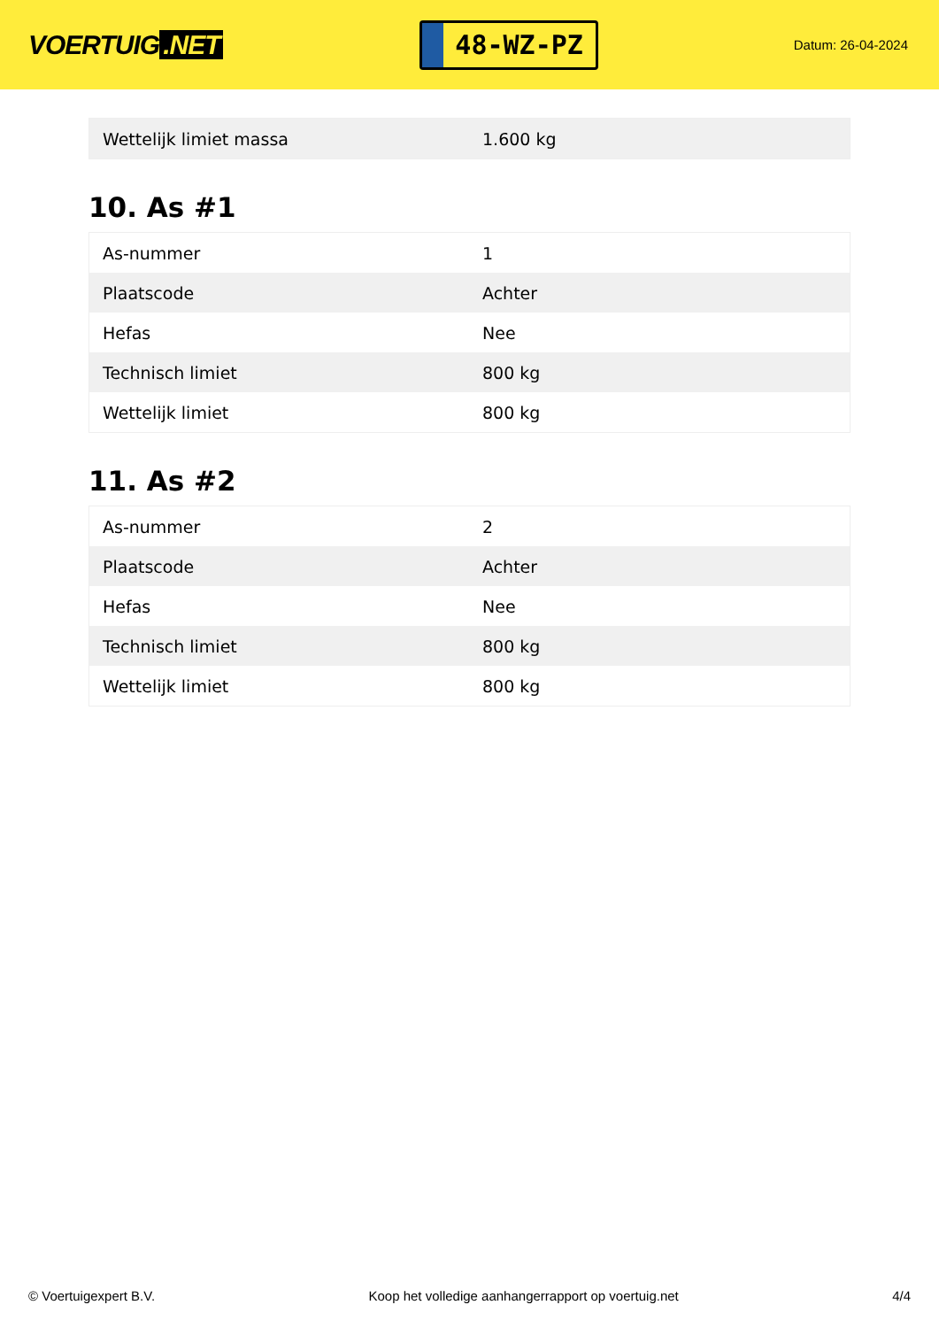VOERTUIG.NET
48-WZ-PZ
Datum: 26-04-2024
| Wettelijk limiet massa | 1.600 kg |
10. As #1
| As-nummer | 1 |
| Plaatscode | Achter |
| Hefas | Nee |
| Technisch limiet | 800 kg |
| Wettelijk limiet | 800 kg |
11. As #2
| As-nummer | 2 |
| Plaatscode | Achter |
| Hefas | Nee |
| Technisch limiet | 800 kg |
| Wettelijk limiet | 800 kg |
© Voertuigexpert B.V. Koop het volledige aanhangerrapport op voertuig.net 4/4